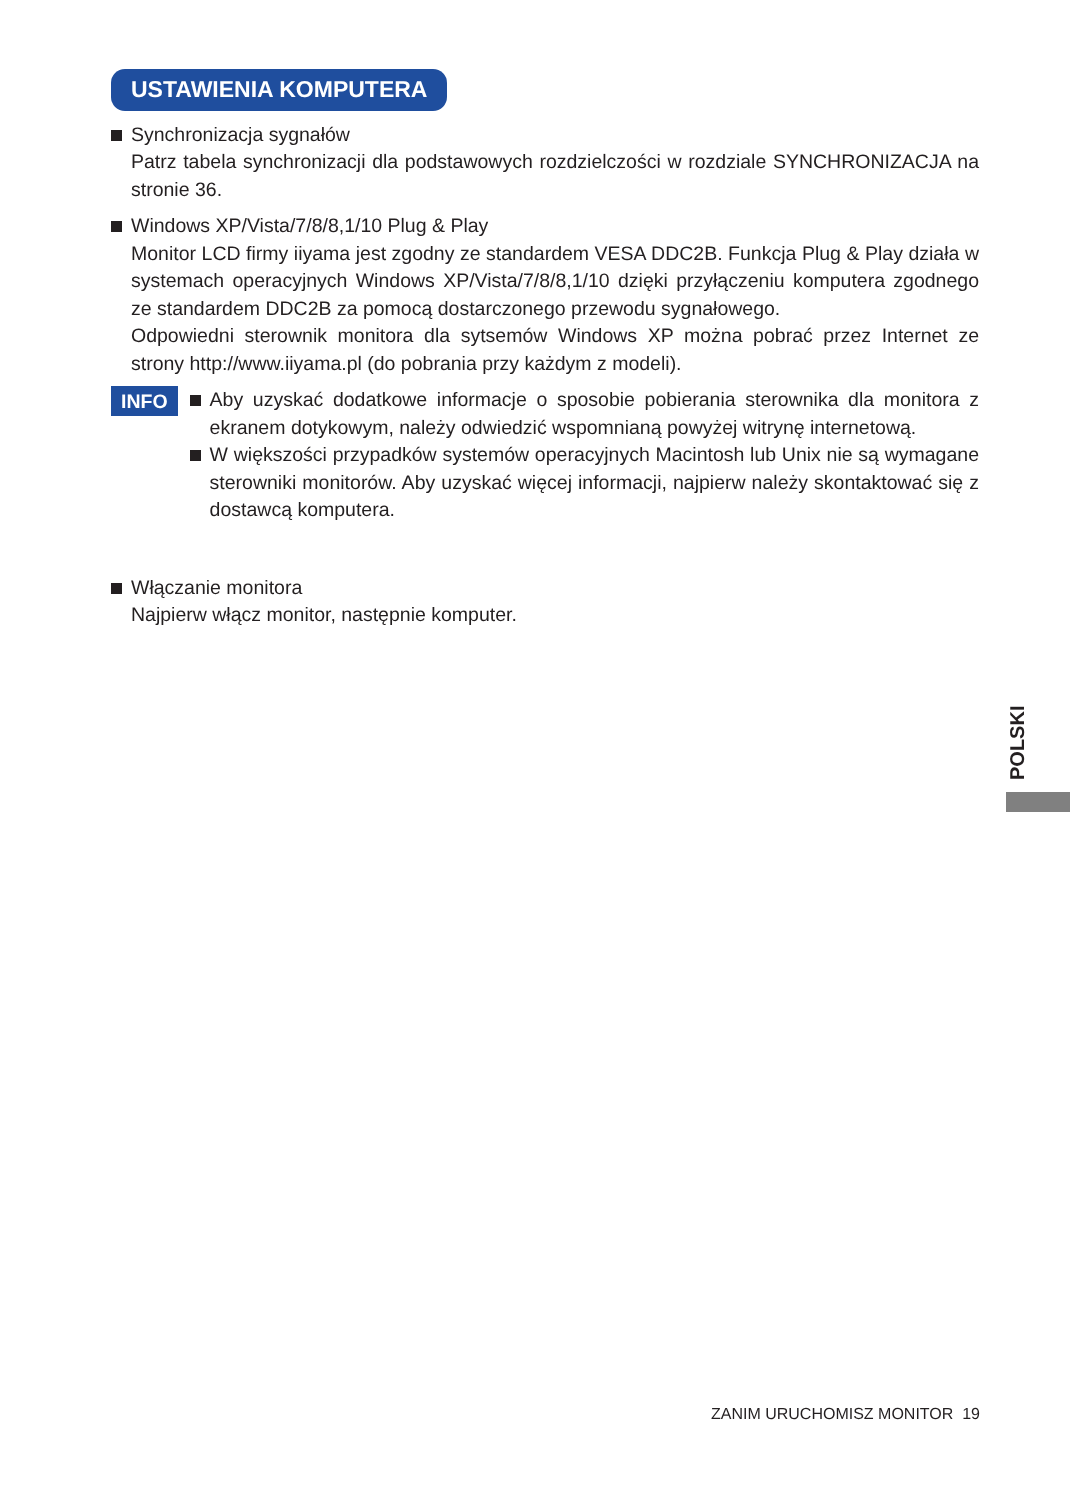USTAWIENIA KOMPUTERA
Synchronizacja sygnałów
Patrz tabela synchronizacji dla podstawowych rozdzielczości w rozdziale SYNCHRONIZACJA na stronie 36.
Windows XP/Vista/7/8/8,1/10 Plug & Play
Monitor LCD firmy iiyama jest zgodny ze standardem VESA DDC2B. Funkcja Plug & Play działa w systemach operacyjnych Windows XP/Vista/7/8/8,1/10 dzięki przyłączeniu komputera zgodnego ze standardem DDC2B za pomocą dostarczonego przewodu sygnałowego.
Odpowiedni sterownik monitora dla sytsemów Windows XP można pobrać przez Internet ze strony http://www.iiyama.pl (do pobrania przy każdym z modeli).
INFO
Aby uzyskać dodatkowe informacje o sposobie pobierania sterownika dla monitora z ekranem dotykowym, należy odwiedzić wspomnianą powyżej witrynę internetową.
W większości przypadków systemów operacyjnych Macintosh lub Unix nie są wymagane sterowniki monitorów. Aby uzyskać więcej informacji, najpierw należy skontaktować się z dostawcą komputera.
Włączanie monitora
Najpierw włącz monitor, następnie komputer.
POLSKI
ZANIM URUCHOMISZ MONITOR 19